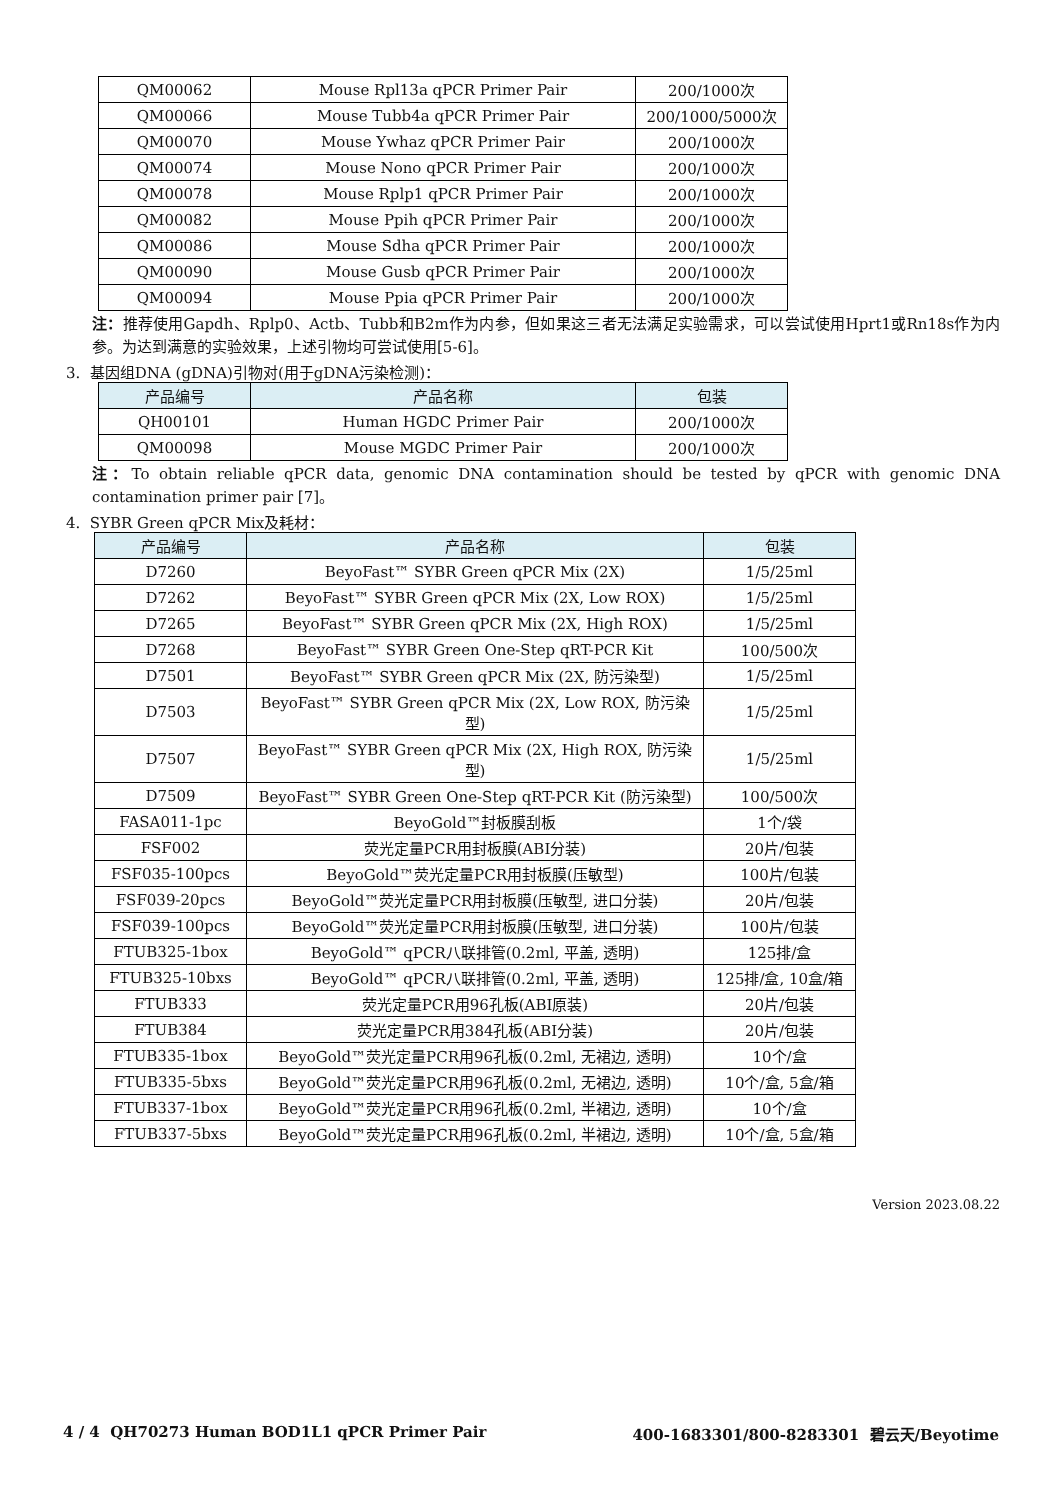| QM00062 | Mouse Rpl13a qPCR Primer Pair | 200/1000次 |
| QM00066 | Mouse Tubb4a qPCR Primer Pair | 200/1000/5000次 |
| QM00070 | Mouse Ywhaz qPCR Primer Pair | 200/1000次 |
| QM00074 | Mouse Nono qPCR Primer Pair | 200/1000次 |
| QM00078 | Mouse Rplp1 qPCR Primer Pair | 200/1000次 |
| QM00082 | Mouse Ppih qPCR Primer Pair | 200/1000次 |
| QM00086 | Mouse Sdha qPCR Primer Pair | 200/1000次 |
| QM00090 | Mouse Gusb qPCR Primer Pair | 200/1000次 |
| QM00094 | Mouse Ppia qPCR Primer Pair | 200/1000次 |
注：推荐使用Gapdh、Rplp0、Actb、Tubb和B2m作为内参，但如果这三者无法满足实验需求，可以尝试使用Hprt1或Rn18s作为内参。为达到满意的实验效果，上述引物均可尝试使用[5-6]。
3. 基因组DNA (gDNA)引物对(用于gDNA污染检测)：
| 产品编号 | 产品名称 | 包装 |
| --- | --- | --- |
| QH00101 | Human HGDC Primer Pair | 200/1000次 |
| QM00098 | Mouse MGDC Primer Pair | 200/1000次 |
注：To obtain reliable qPCR data, genomic DNA contamination should be tested by qPCR with genomic DNA contamination primer pair [7]。
4. SYBR Green qPCR Mix及耗材：
| 产品编号 | 产品名称 | 包装 |
| --- | --- | --- |
| D7260 | BeyoFast™ SYBR Green qPCR Mix (2X) | 1/5/25ml |
| D7262 | BeyoFast™ SYBR Green qPCR Mix (2X, Low ROX) | 1/5/25ml |
| D7265 | BeyoFast™ SYBR Green qPCR Mix (2X, High ROX) | 1/5/25ml |
| D7268 | BeyoFast™ SYBR Green One-Step qRT-PCR Kit | 100/500次 |
| D7501 | BeyoFast™ SYBR Green qPCR Mix (2X, 防污染型) | 1/5/25ml |
| D7503 | BeyoFast™ SYBR Green qPCR Mix (2X, Low ROX, 防污染型) | 1/5/25ml |
| D7507 | BeyoFast™ SYBR Green qPCR Mix (2X, High ROX, 防污染型) | 1/5/25ml |
| D7509 | BeyoFast™ SYBR Green One-Step qRT-PCR Kit (防污染型) | 100/500次 |
| FASA011-1pc | BeyoGold™封板膜刮板 | 1个/袋 |
| FSF002 | 荧光定量PCR用封板膜(ABI分装) | 20片/包装 |
| FSF035-100pcs | BeyoGold™荧光定量PCR用封板膜(压敏型) | 100片/包装 |
| FSF039-20pcs | BeyoGold™荧光定量PCR用封板膜(压敏型, 进口分装) | 20片/包装 |
| FSF039-100pcs | BeyoGold™荧光定量PCR用封板膜(压敏型, 进口分装) | 100片/包装 |
| FTUB325-1box | BeyoGold™ qPCR八联排管(0.2ml, 平盖, 透明) | 125排/盒 |
| FTUB325-10bxs | BeyoGold™ qPCR八联排管(0.2ml, 平盖, 透明) | 125排/盒, 10盒/箱 |
| FTUB333 | 荧光定量PCR用96孔板(ABI原装) | 20片/包装 |
| FTUB384 | 荧光定量PCR用384孔板(ABI分装) | 20片/包装 |
| FTUB335-1box | BeyoGold™荧光定量PCR用96孔板(0.2ml, 无裙边, 透明) | 10个/盒 |
| FTUB335-5bxs | BeyoGold™荧光定量PCR用96孔板(0.2ml, 无裙边, 透明) | 10个/盒, 5盒/箱 |
| FTUB337-1box | BeyoGold™荧光定量PCR用96孔板(0.2ml, 半裙边, 透明) | 10个/盒 |
| FTUB337-5bxs | BeyoGold™荧光定量PCR用96孔板(0.2ml, 半裙边, 透明) | 10个/盒, 5盒/箱 |
Version 2023.08.22
4 / 4 QH70273 Human BOD1L1 qPCR Primer Pair 400-1683301/800-8283301 碧云天/Beyotime